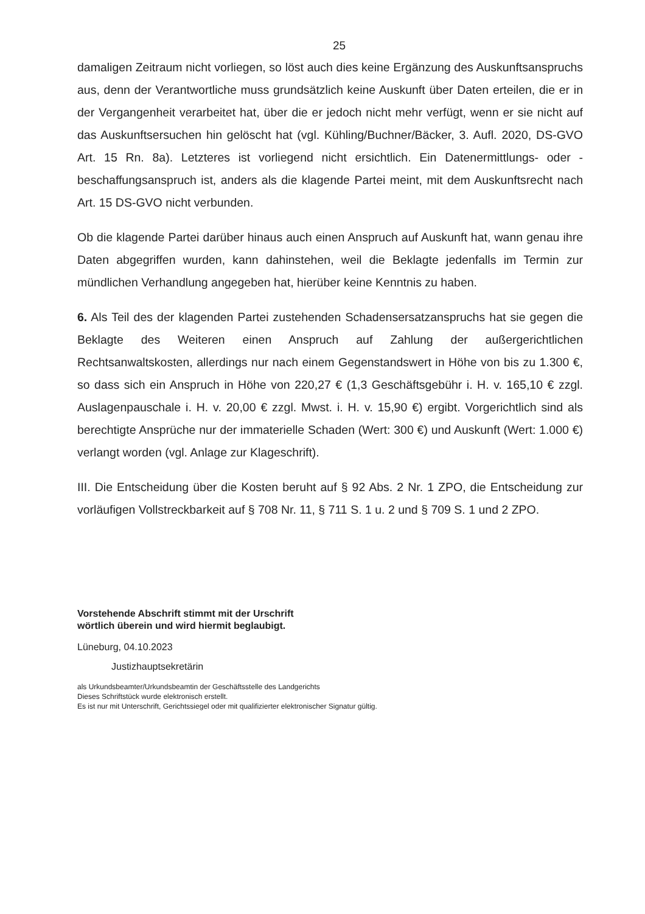25
damaligen Zeitraum nicht vorliegen, so löst auch dies keine Ergänzung des Auskunftsanspruchs aus, denn der Verantwortliche muss grundsätzlich keine Auskunft über Daten erteilen, die er in der Vergangenheit verarbeitet hat, über die er jedoch nicht mehr verfügt, wenn er sie nicht auf das Auskunftsersuchen hin gelöscht hat (vgl. Kühling/Buchner/Bäcker, 3. Aufl. 2020, DS-GVO Art. 15 Rn. 8a). Letzteres ist vorliegend nicht ersichtlich. Ein Datenermittlungs- oder -beschaffungsanspruch ist, anders als die klagende Partei meint, mit dem Auskunftsrecht nach Art. 15 DS-GVO nicht verbunden.
Ob die klagende Partei darüber hinaus auch einen Anspruch auf Auskunft hat, wann genau ihre Daten abgegriffen wurden, kann dahinstehen, weil die Beklagte jedenfalls im Termin zur mündlichen Verhandlung angegeben hat, hierüber keine Kenntnis zu haben.
6. Als Teil des der klagenden Partei zustehenden Schadensersatzanspruchs hat sie gegen die Beklagte des Weiteren einen Anspruch auf Zahlung der außergerichtlichen Rechtsanwaltskosten, allerdings nur nach einem Gegenstandswert in Höhe von bis zu 1.300 €, so dass sich ein Anspruch in Höhe von 220,27 € (1,3 Geschäftsgebühr i. H. v. 165,10 € zzgl. Auslagenpauschale i. H. v. 20,00 € zzgl. Mwst. i. H. v. 15,90 €) ergibt. Vorgerichtlich sind als berechtigte Ansprüche nur der immaterielle Schaden (Wert: 300 €) und Auskunft (Wert: 1.000 €) verlangt worden (vgl. Anlage zur Klageschrift).
III. Die Entscheidung über die Kosten beruht auf § 92 Abs. 2 Nr. 1 ZPO, die Entscheidung zur vorläufigen Vollstreckbarkeit auf § 708 Nr. 11, § 711 S. 1 u. 2 und § 709 S. 1 und 2 ZPO.
Vorstehende Abschrift stimmt mit der Urschrift
wörtlich überein und wird hiermit beglaubigt.
Lüneburg, 04.10.2023
Justizhauptsekretärin
als Urkundsbeamter/Urkundsbeamtin der Geschäftsstelle des Landgerichts
Dieses Schriftstück wurde elektronisch erstellt.
Es ist nur mit Unterschrift, Gerichtssiegel oder mit qualifizierter elektronischer Signatur gültig.